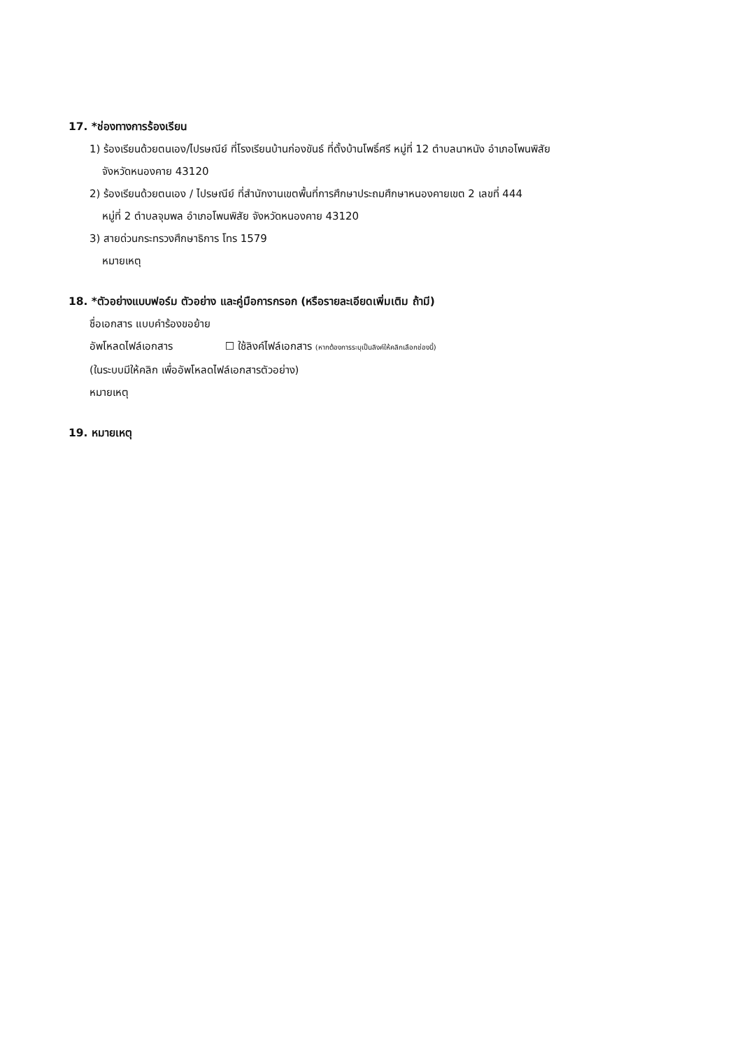17. *ช่องทางการร้องเรียน
1) ร้องเรียนด้วยตนเอง/ไปรษณีย์ ที่โรงเรียนบ้านก่องขันธ์ ที่ตั้งบ้านโพธิ์ศรี หมู่ที่ 12 ตำบลนาหนัง อำเภอโพนพิสัย
จังหวัดหนองคาย 43120
2) ร้องเรียนด้วยตนเอง / ไปรษณีย์ ที่สำนักงานเขตพื้นที่การศึกษาประถมศึกษาหนองคายเขต 2 เลขที่ 444
หมู่ที่ 2 ตำบลจุมพล อำเภอโพนพิสัย จังหวัดหนองคาย 43120
3) สายด่วนกระทรวงศึกษาธิการ โทร 1579
หมายเหตุ
18. *ตัวอย่างแบบฟอร์ม ตัวอย่าง และคู่มือการกรอก (หรือรายละเอียดเพิ่มเติม ถ้ามี)
ชื่อเอกสาร แบบคำร้องขอย้าย
อัพโหลดไฟล์เอกสาร ☐ ใช้ลิงค์ไฟล์เอกสาร (หากต้องการระบุเป็นลิงค์ให้คลิกเลือกช่องนี้)
(ในระบบมีให้คลิก เพื่ออัพโหลดไฟล์เอกสารตัวอย่าง)
หมายเหตุ
19. หมายเหตุ